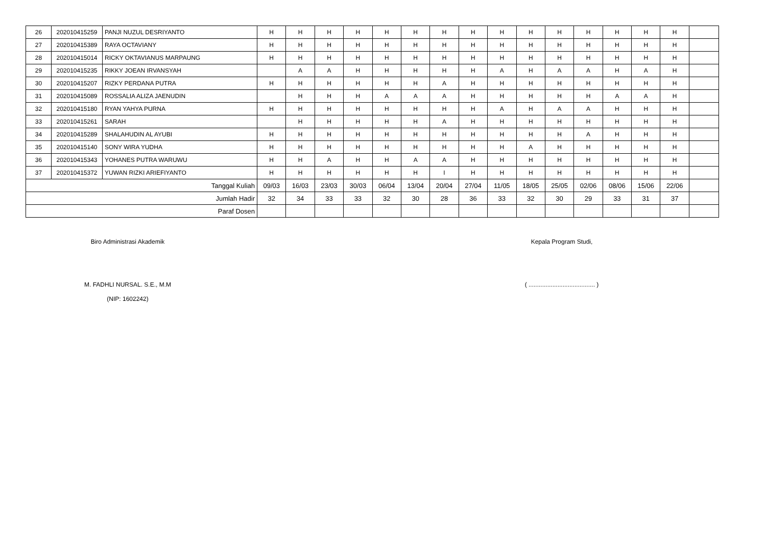| 26 | 202010415259 | PANJI NUZUL DESRIYANTO | H | H | H | H | H | H | H | H | H | H | H | H | H | H | H | |
| 27 | 202010415389 | RAYA OCTAVIANY | H | H | H | H | H | H | H | H | H | H | H | H | H | H | H | |
| 28 | 202010415014 | RICKY OKTAVIANUS MARPAUNG | H | H | H | H | H | H | H | H | H | H | H | H | H | H | H | |
| 29 | 202010415235 | RIKKY JOEAN IRVANSYAH | | A | A | H | H | H | H | H | A | H | A | A | H | A | H | |
| 30 | 202010415207 | RIZKY PERDANA PUTRA | H | H | H | H | H | H | A | H | H | H | H | H | H | H | H | |
| 31 | 202010415089 | ROSSALIA ALIZA JAENUDIN | | H | H | H | A | A | A | H | H | H | H | H | A | A | H | |
| 32 | 202010415180 | RYAN YAHYA PURNA | H | H | H | H | H | H | H | H | A | H | A | A | H | H | H | |
| 33 | 202010415261 | SARAH | | H | H | H | H | H | A | H | H | H | H | H | H | H | H | |
| 34 | 202010415289 | SHALAHUDIN AL AYUBI | H | H | H | H | H | H | H | H | H | H | H | A | H | H | H | |
| 35 | 202010415140 | SONY WIRA YUDHA | H | H | H | H | H | H | H | H | H | A | H | H | H | H | H | |
| 36 | 202010415343 | YOHANES PUTRA WARUWU | H | H | A | H | H | A | A | H | H | H | H | H | H | H | H | |
| 37 | 202010415372 | YUWAN RIZKI ARIEFIYANTO | H | H | H | H | H | H | I | H | H | H | H | H | H | H | H | |
| Tanggal Kuliah | | | 09/03 | 16/03 | 23/03 | 30/03 | 06/04 | 13/04 | 20/04 | 27/04 | 11/05 | 18/05 | 25/05 | 02/06 | 08/06 | 15/06 | 22/06 | |
| Jumlah Hadir | | | 32 | 34 | 33 | 33 | 32 | 30 | 28 | 36 | 33 | 32 | 30 | 29 | 33 | 31 | 37 | |
| Paraf Dosen | | | | | | | | | | | | | | | | | | |
Biro Administrasi Akademik
M. FADHLI NURSAL. S.E., M.M
(NIP: 1602242)
Kepala Program Studi,
( ....................................... )